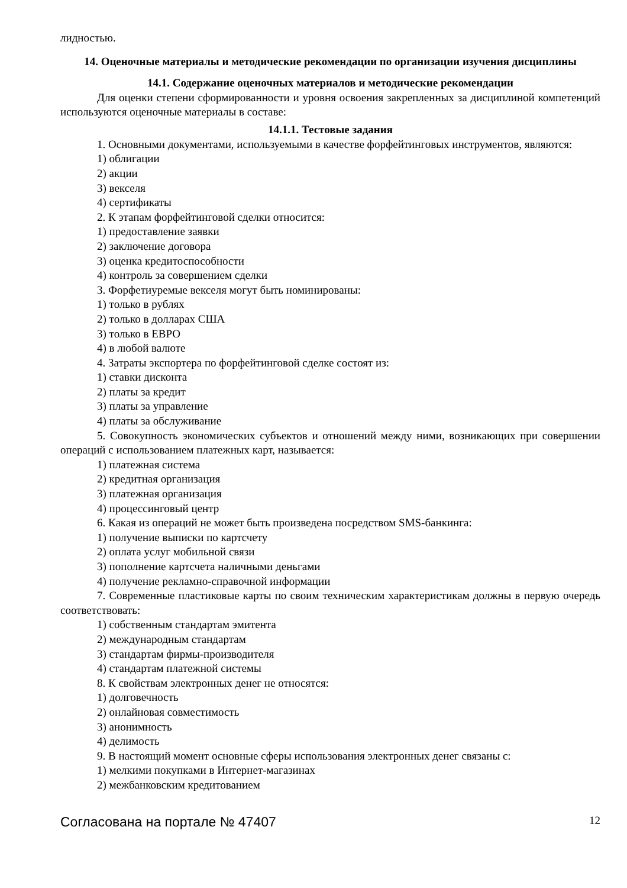лидностью.
14. Оценочные материалы и методические рекомендации по организации изучения дисциплины
14.1. Содержание оценочных материалов и методические рекомендации
Для оценки степени сформированности и уровня освоения закрепленных за дисциплиной компетенций используются оценочные материалы в составе:
14.1.1. Тестовые задания
1. Основными документами, используемыми в качестве форфейтинговых инструментов, являются:
1) облигации
2) акции
3) векселя
4) сертификаты
2. К этапам форфейтинговой сделки относится:
1) предоставление заявки
2) заключение договора
3) оценка кредитоспособности
4) контроль за совершением сделки
3. Форфетиуремые векселя могут быть номинированы:
1) только в рублях
2) только в долларах США
3) только в ЕВРО
4) в любой валюте
4. Затраты экспортера по форфейтинговой сделке состоят из:
1) ставки дисконта
2) платы за кредит
3) платы за управление
4) платы за обслуживание
5. Совокупность экономических субъектов и отношений между ними, возникающих при совершении операций с использованием платежных карт, называется:
1) платежная система
2) кредитная организация
3) платежная организация
4) процессинговый центр
6. Какая из операций не может быть произведена посредством SMS-банкинга:
1) получение выписки по картсчету
2) оплата услуг мобильной связи
3) пополнение картсчета наличными деньгами
4) получение рекламно-справочной информации
7. Современные пластиковые карты по своим техническим характеристикам должны в первую очередь соответствовать:
1) собственным стандартам эмитента
2) международным стандартам
3) стандартам фирмы-производителя
4) стандартам платежной системы
8. К свойствам электронных денег не относятся:
1) долговечность
2) онлайновая совместимость
3) анонимность
4) делимость
9. В настоящий момент основные сферы использования электронных денег связаны с:
1) мелкими покупками в Интернет-магазинах
2) межбанковским кредитованием
Согласована на портале № 47407 12